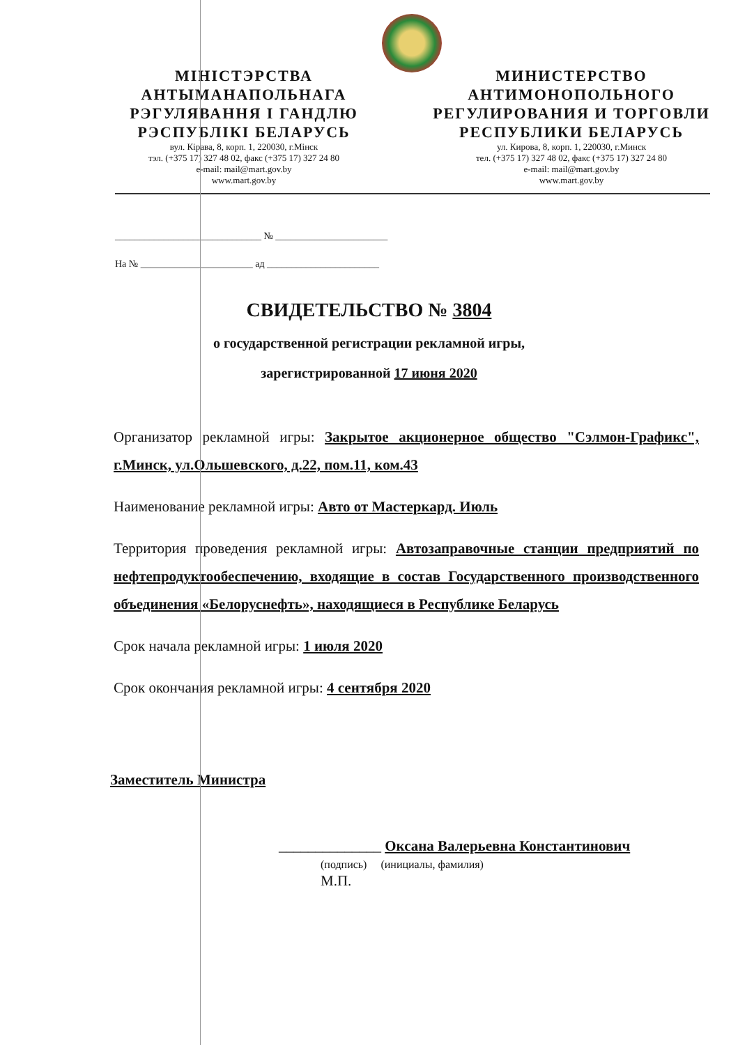МІНІСТЭРСТВА
АНТЫМАНАПОЛЬНАГА
РЭГУЛЯВАННЯ І ГАНДЛЮ
РЭСПУБЛІКІ БЕЛАРУСЬ
вул. Кірава, 8, корп. 1, 220030, г.Мінск
тэл. (+375 17) 327 48 02, факс (+375 17) 327 24 80
e-mail: mail@mart.gov.by
www.mart.gov.by
МИНИСТЕРСТВО
АНТИМОНОПОЛЬНОГО
РЕГУЛИРОВАНИЯ И ТОРГОВЛИ
РЕСПУБЛИКИ БЕЛАРУСЬ
ул. Кирова, 8, корп. 1, 220030, г.Минск
тел. (+375 17) 327 48 02, факс (+375 17) 327 24 80
e-mail: mail@mart.gov.by
www.mart.gov.by
______________________________ № _______________________
На № _______________________ ад _______________________
СВИДЕТЕЛЬСТВО № 3804
о государственной регистрации рекламной игры,
зарегистрированной 17 июня 2020
Организатор рекламной игры: Закрытое акционерное общество "Сэлмон-Графикс", г.Минск, ул.Ольшевского, д.22, пом.11, ком.43
Наименование рекламной игры: Авто от Мастеркард. Июль
Территория проведения рекламной игры: Автозаправочные станции предприятий по нефтепродуктообеспечению, входящие в состав Государственного производственного объединения «Белоруснефть», находящиеся в Республике Беларусь
Срок начала рекламной игры: 1 июля 2020
Срок окончания рекламной игры: 4 сентября 2020
Заместитель Министра
______________ Оксана Валерьевна Константинович
(подпись) (инициалы, фамилия)
М.П.